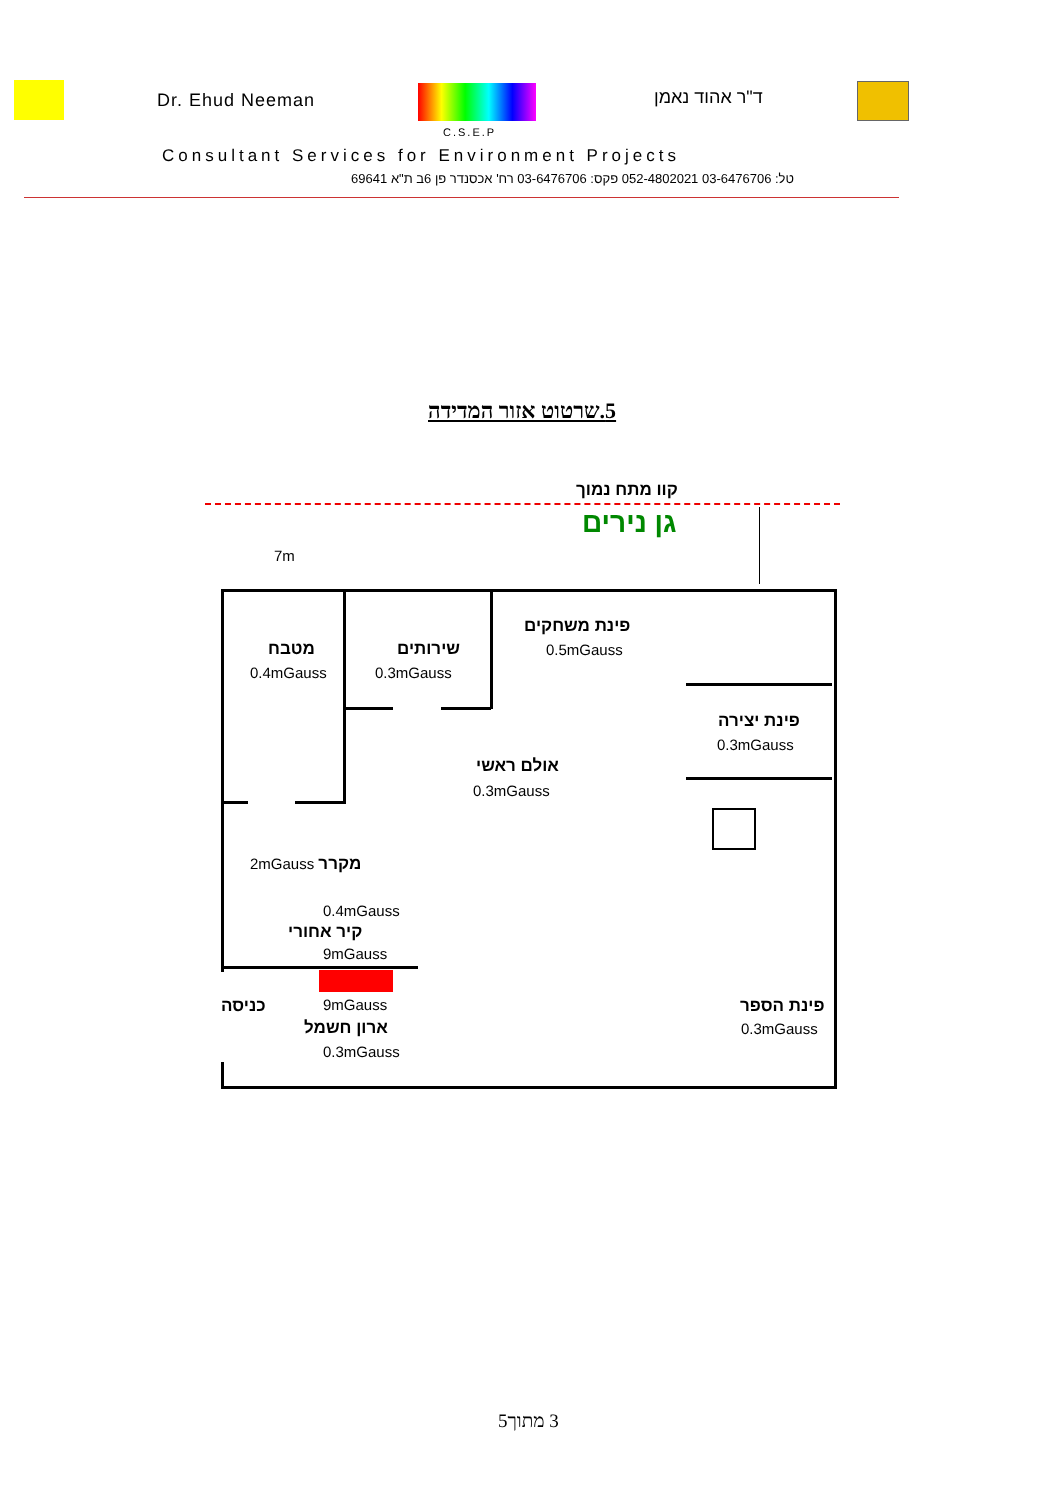Dr. Ehud Neeman ד"ר אהוד נאמן
C.S.E.P
Consultant Services for Environment Projects
טל: 03-6476706 052-4802021 פקס: 03-6476706 רח' אכסנדר פן 6ב ת"א 69641
5.שרטוט אזור המדידה
קוו מתח נמוך
גן נירים
7m
פינת משחקים
0.5mGauss
מטבח
0.4mGauss
שירותים
0.3mGauss
פינת יצירה
0.3mGauss
אולם ראשי
0.3mGauss
2mGauss מקרר
0.4mGauss
קיר אחורי
9mGauss
כניסה 9mGauss
ארון חשמל
0.3mGauss
פינת הספר
0.3mGauss
3 מתוך5